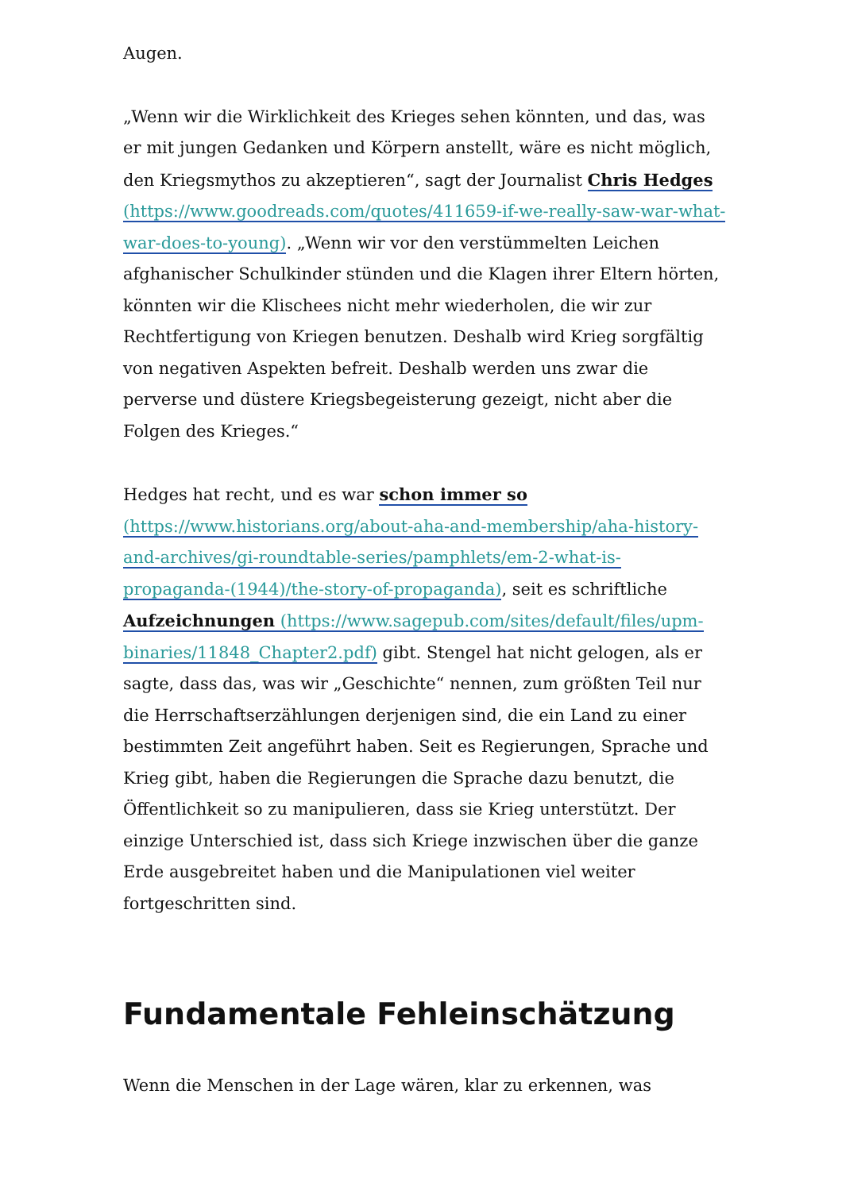Augen.
„Wenn wir die Wirklichkeit des Krieges sehen könnten, und das, was er mit jungen Gedanken und Körpern anstellt, wäre es nicht möglich, den Kriegsmythos zu akzeptieren“, sagt der Journalist Chris Hedges (https://www.goodreads.com/quotes/411659-if-we-really-saw-war-what-war-does-to-young). „Wenn wir vor den verstümmelten Leichen afghanischer Schulkinder stünden und die Klagen ihrer Eltern hörten, könnten wir die Klischees nicht mehr wiederholen, die wir zur Rechtfertigung von Kriegen benutzen. Deshalb wird Krieg sorgfältig von negativen Aspekten befreit. Deshalb werden uns zwar die perverse und düstere Kriegsbegeisterung gezeigt, nicht aber die Folgen des Krieges.“
Hedges hat recht, und es war schon immer so (https://www.historians.org/about-aha-and-membership/aha-history-and-archives/gi-roundtable-series/pamphlets/em-2-what-is-propaganda-(1944)/the-story-of-propaganda), seit es schriftliche Aufzeichnungen (https://www.sagepub.com/sites/default/files/upm-binaries/11848_Chapter2.pdf) gibt. Stengel hat nicht gelogen, als er sagte, dass das, was wir „Geschichte“ nennen, zum größten Teil nur die Herrschaftserzählungen derjenigen sind, die ein Land zu einer bestimmten Zeit angeführt haben. Seit es Regierungen, Sprache und Krieg gibt, haben die Regierungen die Sprache dazu benutzt, die Öffentlichkeit so zu manipulieren, dass sie Krieg unterstützt. Der einzige Unterschied ist, dass sich Kriege inzwischen über die ganze Erde ausgebreitet haben und die Manipulationen viel weiter fortgeschritten sind.
Fundamentale Fehleinschätzung
Wenn die Menschen in der Lage wären, klar zu erkennen, was